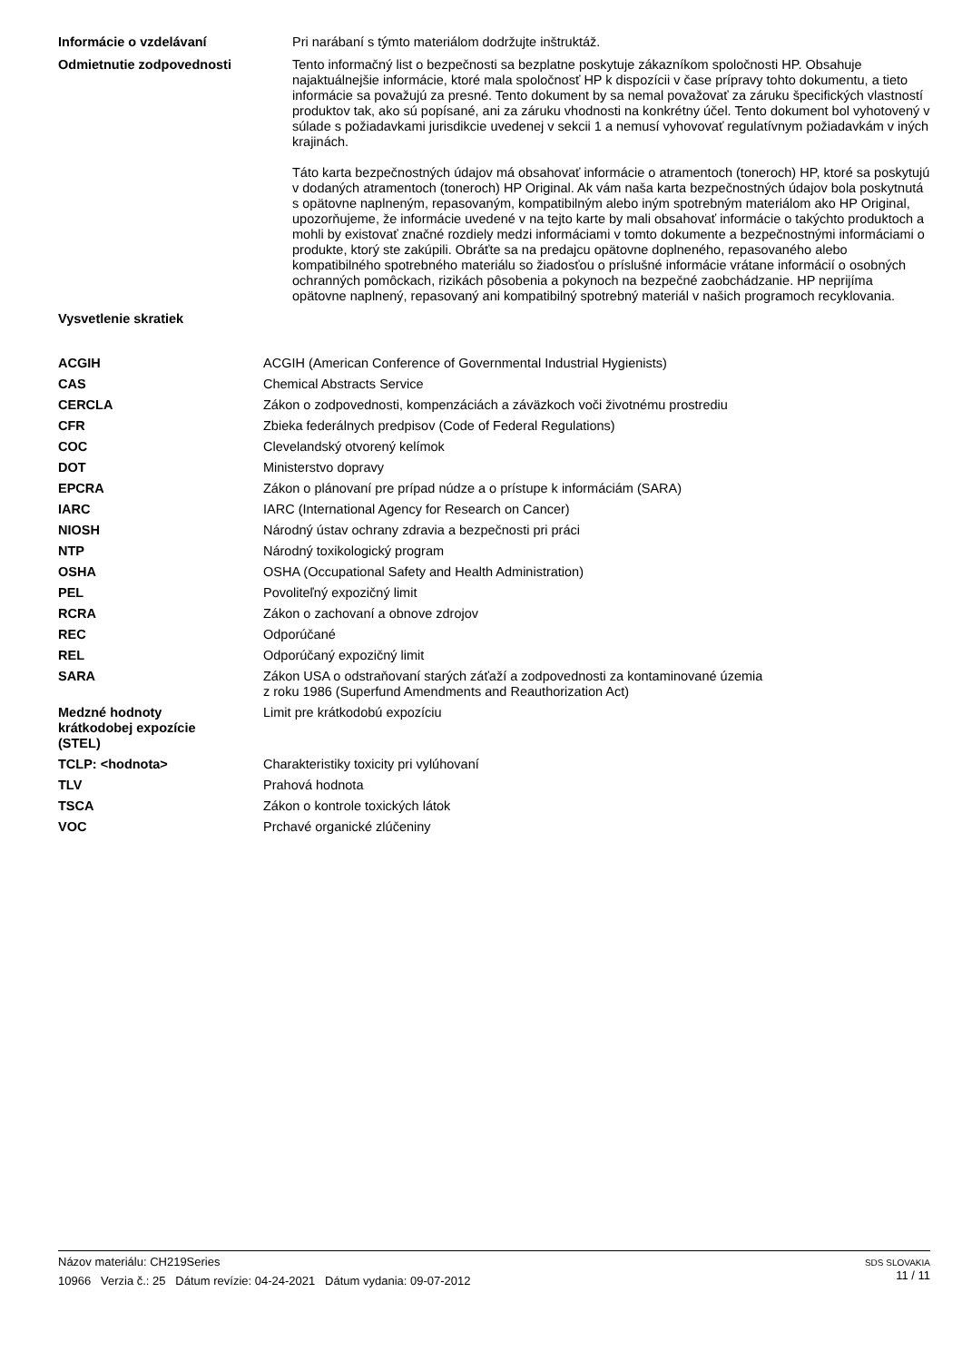Informácie o vzdelávaní
Pri narábaní s týmto materiálom dodržujte inštruktáž.
Odmietnutie zodpovednosti
Tento informačný list o bezpečnosti sa bezplatne poskytuje zákazníkom spoločnosti HP. Obsahuje najaktuálnejšie informácie, ktoré mala spoločnosť HP k dispozícii v čase prípravy tohto dokumentu, a tieto informácie sa považujú za presné. Tento dokument by sa nemal považovať za záruku špecifických vlastností produktov tak, ako sú popísané, ani za záruku vhodnosti na konkrétny účel. Tento dokument bol vyhotovený v súlade s požiadavkami jurisdikcie uvedenej v sekcii 1 a nemusí vyhovovať regulatívnym požiadavkám v iných krajinách.
Táto karta bezpečnostných údajov má obsahovať informácie o atramentoch (toneroch) HP, ktoré sa poskytujú v dodaných atramentoch (toneroch) HP Original. Ak vám naša karta bezpečnostných údajov bola poskytnutá s opätovne naplneným, repasovaným, kompatibilným alebo iným spotrebným materiálom ako HP Original, upozorňujeme, že informácie uvedené v na tejto karte by mali obsahovať informácie o takýchto produktoch a mohli by existovať značné rozdiely medzi informáciami v tomto dokumente a bezpečnostnými informáciami o produkte, ktorý ste zakúpili. Obráťte sa na predajcu opätovne doplneného, repasovaného alebo kompatibilného spotrebného materiálu so žiadosťou o príslušné informácie vrátane informácií o osobných ochranných pomôckach, rizikách pôsobenia a pokynoch na bezpečné zaobchádzanie. HP neprijíma opätovne naplnený, repasovaný ani kompatibilný spotrebný materiál v našich programoch recyklovania.
Vysvetlenie skratiek
| ACGIH | ACGIH (American Conference of Governmental Industrial Hygienists) |
| CAS | Chemical Abstracts Service |
| CERCLA | Zákon o zodpovednosti, kompenzáciách a záväzkoch voči životnému prostrediu |
| CFR | Zbieka federálnych predpisov (Code of Federal Regulations) |
| COC | Clevelandský otvorený kelímok |
| DOT | Ministerstvo dopravy |
| EPCRA | Zákon o plánovaní pre prípad núdze a o prístupe k informáciám (SARA) |
| IARC | IARC (International Agency for Research on Cancer) |
| NIOSH | Národný ústav ochrany zdravia a bezpečnosti pri práci |
| NTP | Národný toxikologický program |
| OSHA | OSHA (Occupational Safety and Health Administration) |
| PEL | Povoliteľný expozičný limit |
| RCRA | Zákon o zachovaní a obnove zdrojov |
| REC | Odporúčané |
| REL | Odporúčaný expozičný limit |
| SARA | Zákon USA o odstraňovaní starých záťaží a zodpovednosti za kontaminované územia z roku 1986 (Superfund Amendments and Reauthorization Act) |
| Medzné hodnoty krátkodobej expozície (STEL) | Limit pre krátkodobú expozíciu |
| TCLP: <hodnota> | Charakteristiky toxicity pri vylúhovaní |
| TLV | Prahová hodnota |
| TSCA | Zákon o kontrole toxických látok |
| VOC | Prchavé organické zlúčeniny |
SDS SLOVAKIA
11 / 11
Názov materiálu: CH219Series
10966 Verzia č.: 25 Dátum revízie: 04-24-2021 Dátum vydania: 09-07-2012